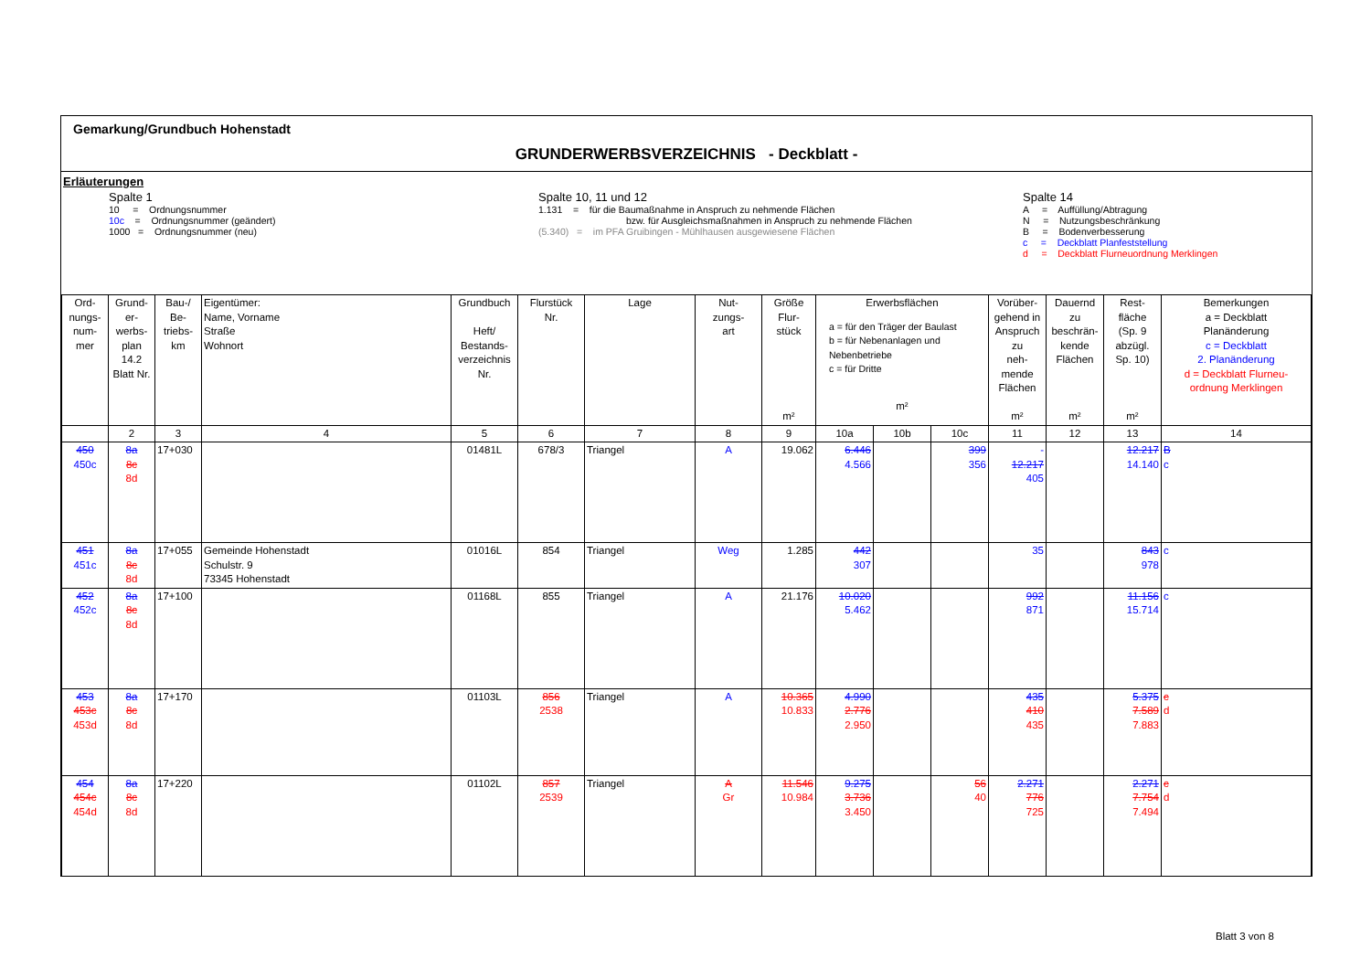Gemarkung/Grundbuch Hohenstadt
GRUNDERWERBSVERZEICHNIS - Deckblatt -
Erläuterungen
Spalte 1
10 = Ordnungsnummer
10c = Ordnungsnummer (geändert)
1000 = Ordnungsnummer (neu)
Spalte 10, 11 und 12
1.131 = für die Baumaßnahme in Anspruch zu nehmende Flächen
bzw. für Ausgleichsmaßnahmen in Anspruch zu nehmende Flächen
(5.340) = im PFA Gruibingen - Mühlhausen ausgewiesene Flächen
Spalte 14
A = Auffüllung/Abtragung
N = Nutzungsbeschränkung
B = Bodenverbesserung
c = Deckblatt Planfeststellung
d = Deckblatt Flurneuordnung Merklingen
| Ord- nungs- num- mer | Grund- er- werbs- plan 14.2 Blatt Nr. | Bau-/ Be- triebs- km | Eigentümer: Name, Vorname Straße Wohnort | Grundbuch Heft/ Bestands- verzeichnis Nr. | Flurstück Nr. | Lage | Nut- zungs- art | Größe Flur- stück m² | Erwerbsflächen a = für den Träger der Baulast b = für Nebenanlagen und Nebenbetriebe c = für Dritte m² | | | Vorüber- gehend in Anspruch zu neh- mende Flächen m² | Dauernd zu beschrän- kende Flächen m² | Rest- fläche (Sp. 9 abzügl. Sp. 10) m² | Bemerkungen a = Deckblatt Planänderung c = Deckblatt 2. Planänderung d = Deckblatt Flurneu- ordnung Merklingen |
| --- | --- | --- | --- | --- | --- | --- | --- | --- | --- | --- | --- | --- | --- | --- | --- |
| | 2 | 3 | 4 | 5 | 6 | 7 | 8 | 9 | 10a | 10b | 10c | 11 | 12 | 13 | 14 |
| 450 450c | 8a 8c 8d | 17+030 | | 01481L | 678/3 | Triangel | A | 19.062 | 6.446 4.566 | | 399 356 | - 12.217 405 | | 12.217 14.140 | B c |
| 451 451c | 8a 8c 8d | 17+055 | Gemeinde Hohenstadt Schulstr. 9 73345 Hohenstadt | 01016L | 854 | Triangel | Weg | 1.285 | 442 307 | | | 35 | | 843 978 | c |
| 452 452c | 8a 8c 8d | 17+100 | | 01168L | 855 | Triangel | A | 21.176 | 10.020 5.462 | | | 992 871 | | 11.156 15.714 | c |
| 453 453c 453d | 8a 8c 8d | 17+170 | | 01103L | 856 2538 | Triangel | A | 10.365 10.833 | 4.990 2.776 2.950 | | | 435 410 435 | | 5.375 7.589 7.883 | c d |
| 454 454c 454d | 8a 8c 8d | 17+220 | | 01102L | 857 2539 | Triangel | A Gr | 11.546 10.984 | 9.275 3.736 3.450 | | 56 40 | 2.271 776 725 | | 2.271 7.754 7.494 | c d |
Blatt 3 von 8